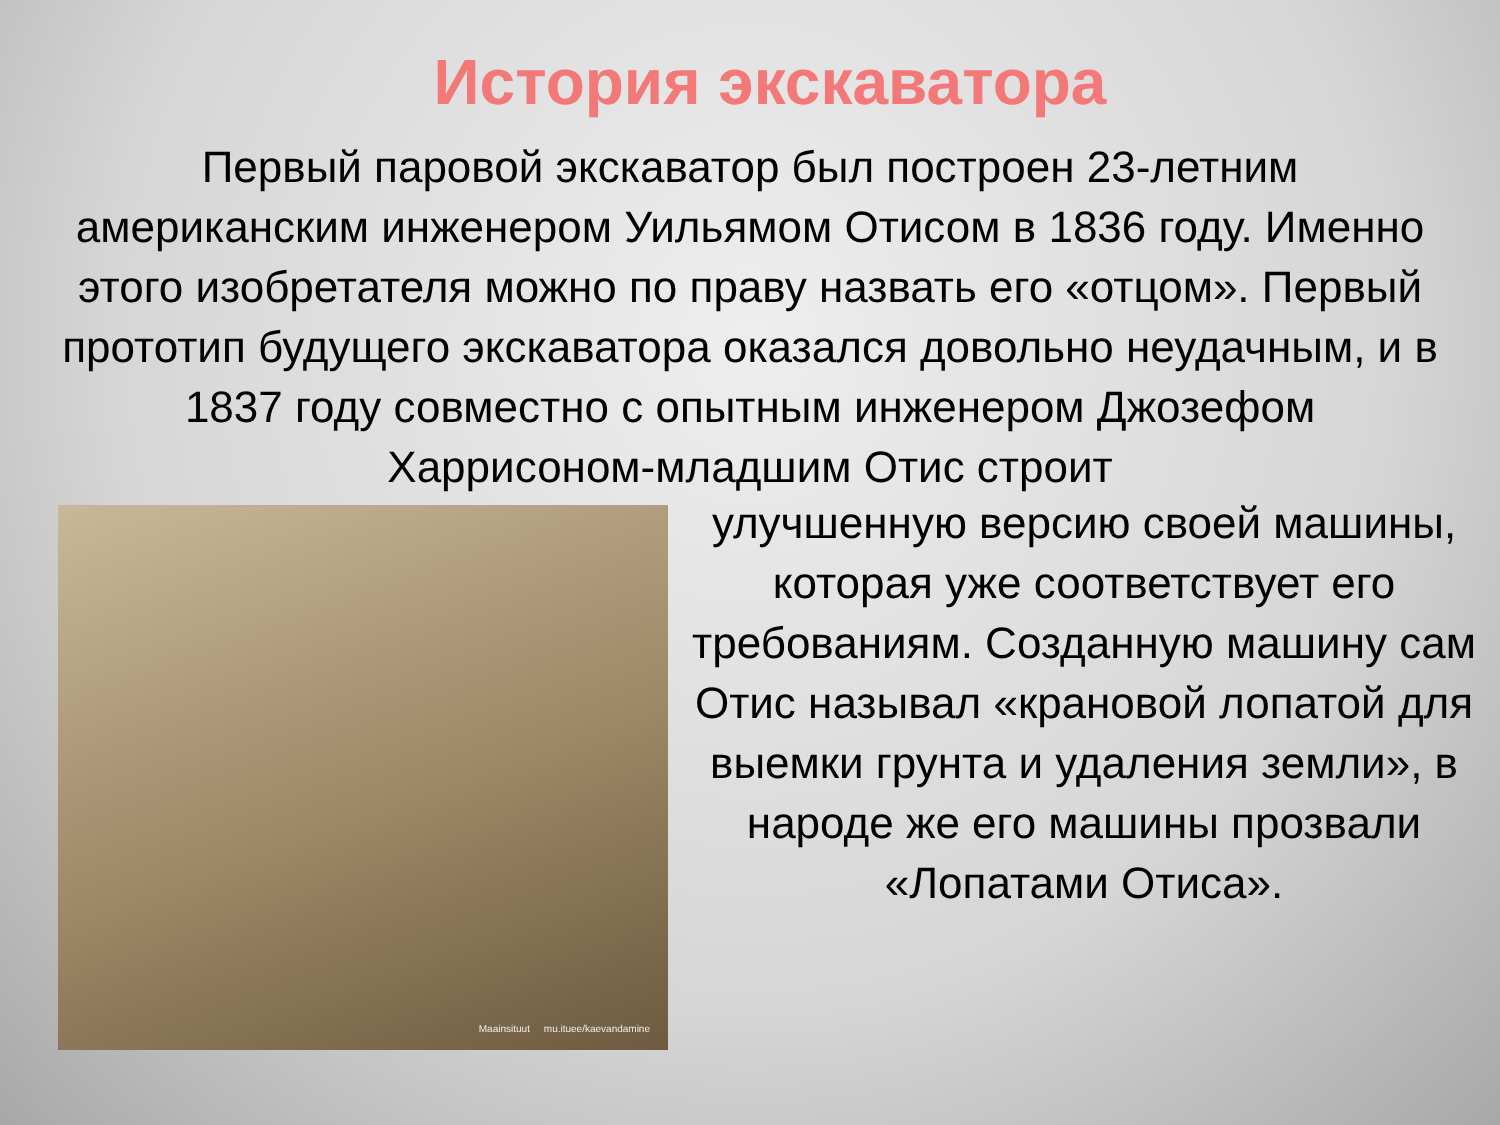История экскаватора
Первый паровой экскаватор был построен 23-летним американским инженером Уильямом Отисом в 1836 году. Именно этого изобретателя можно по праву назвать его «отцом». Первый прототип будущего экскаватора оказался довольно неудачным, и в 1837 году совместно с опытным инженером Джозефом Харрисоном-младшим Отис строит
Maainsituut mu.ituee/kaevandamine
улучшенную версию своей машины, которая уже соответствует его требованиям. Созданную машину сам Отис называл «крановой лопатой для выемки грунта и удаления земли», в народе же его машины прозвали «Лопатами Отиса».